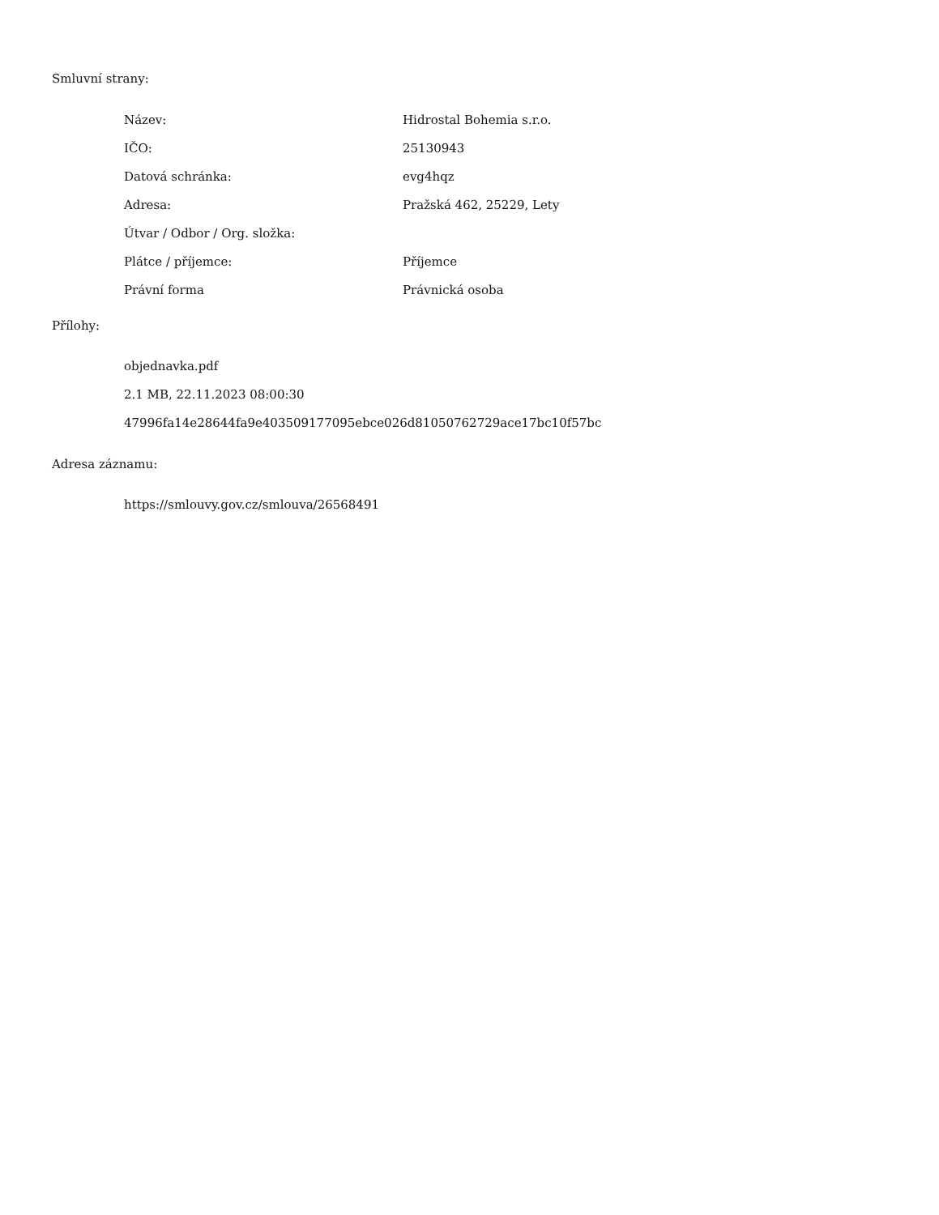Smluvní strany:
| Název: | Hidrostal Bohemia s.r.o. |
| IČO: | 25130943 |
| Datová schránka: | evg4hqz |
| Adresa: | Pražská 462, 25229, Lety |
| Útvar / Odbor / Org. složka: | |
| Plátce / příjemce: | Příjemce |
| Právní forma | Právnická osoba |
Přílohy:
objednavka.pdf
2.1 MB, 22.11.2023 08:00:30
47996fa14e28644fa9e403509177095ebce026d81050762729ace17bc10f57bc
Adresa záznamu:
https://smlouvy.gov.cz/smlouva/26568491